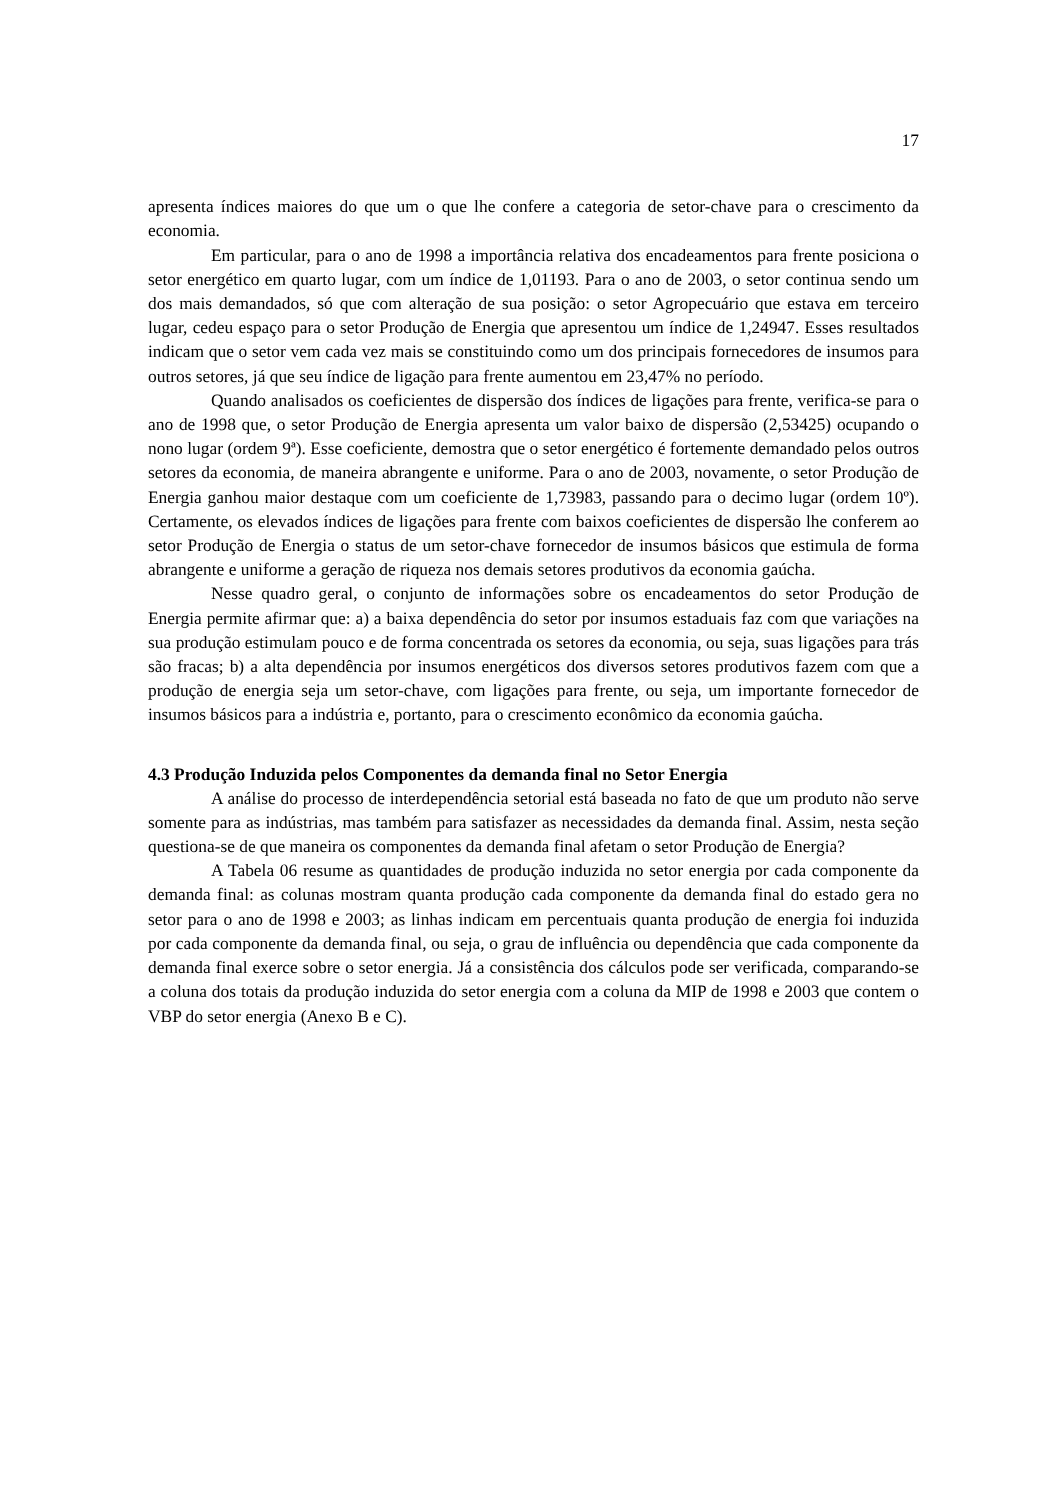17
apresenta índices maiores do que um o que lhe confere a categoria de setor-chave para o crescimento da economia.
Em particular, para o ano de 1998 a importância relativa dos encadeamentos para frente posiciona o setor energético em quarto lugar, com um índice de 1,01193. Para o ano de 2003, o setor continua sendo um dos mais demandados, só que com alteração de sua posição: o setor Agropecuário que estava em terceiro lugar, cedeu espaço para o setor Produção de Energia que apresentou um índice de 1,24947. Esses resultados indicam que o setor vem cada vez mais se constituindo como um dos principais fornecedores de insumos para outros setores, já que seu índice de ligação para frente aumentou em 23,47% no período.
Quando analisados os coeficientes de dispersão dos índices de ligações para frente, verifica-se para o ano de 1998 que, o setor Produção de Energia apresenta um valor baixo de dispersão (2,53425) ocupando o nono lugar (ordem 9ª). Esse coeficiente, demostra que o setor energético é fortemente demandado pelos outros setores da economia, de maneira abrangente e uniforme. Para o ano de 2003, novamente, o setor Produção de Energia ganhou maior destaque com um coeficiente de 1,73983, passando para o decimo lugar (ordem 10º). Certamente, os elevados índices de ligações para frente com baixos coeficientes de dispersão lhe conferem ao setor Produção de Energia o status de um setor-chave fornecedor de insumos básicos que estimula de forma abrangente e uniforme a geração de riqueza nos demais setores produtivos da economia gaúcha.
Nesse quadro geral, o conjunto de informações sobre os encadeamentos do setor Produção de Energia permite afirmar que: a) a baixa dependência do setor por insumos estaduais faz com que variações na sua produção estimulam pouco e de forma concentrada os setores da economia, ou seja, suas ligações para trás são fracas; b) a alta dependência por insumos energéticos dos diversos setores produtivos fazem com que a produção de energia seja um setor-chave, com ligações para frente, ou seja, um importante fornecedor de insumos básicos para a indústria e, portanto, para o crescimento econômico da economia gaúcha.
4.3 Produção Induzida pelos Componentes da demanda final no Setor Energia
A análise do processo de interdependência setorial está baseada no fato de que um produto não serve somente para as indústrias, mas também para satisfazer as necessidades da demanda final. Assim, nesta seção questiona-se de que maneira os componentes da demanda final afetam o setor Produção de Energia?
A Tabela 06 resume as quantidades de produção induzida no setor energia por cada componente da demanda final: as colunas mostram quanta produção cada componente da demanda final do estado gera no setor para o ano de 1998 e 2003; as linhas indicam em percentuais quanta produção de energia foi induzida por cada componente da demanda final, ou seja, o grau de influência ou dependência que cada componente da demanda final exerce sobre o setor energia. Já a consistência dos cálculos pode ser verificada, comparando-se a coluna dos totais da produção induzida do setor energia com a coluna da MIP de 1998 e 2003 que contem o VBP do setor energia (Anexo B e C).